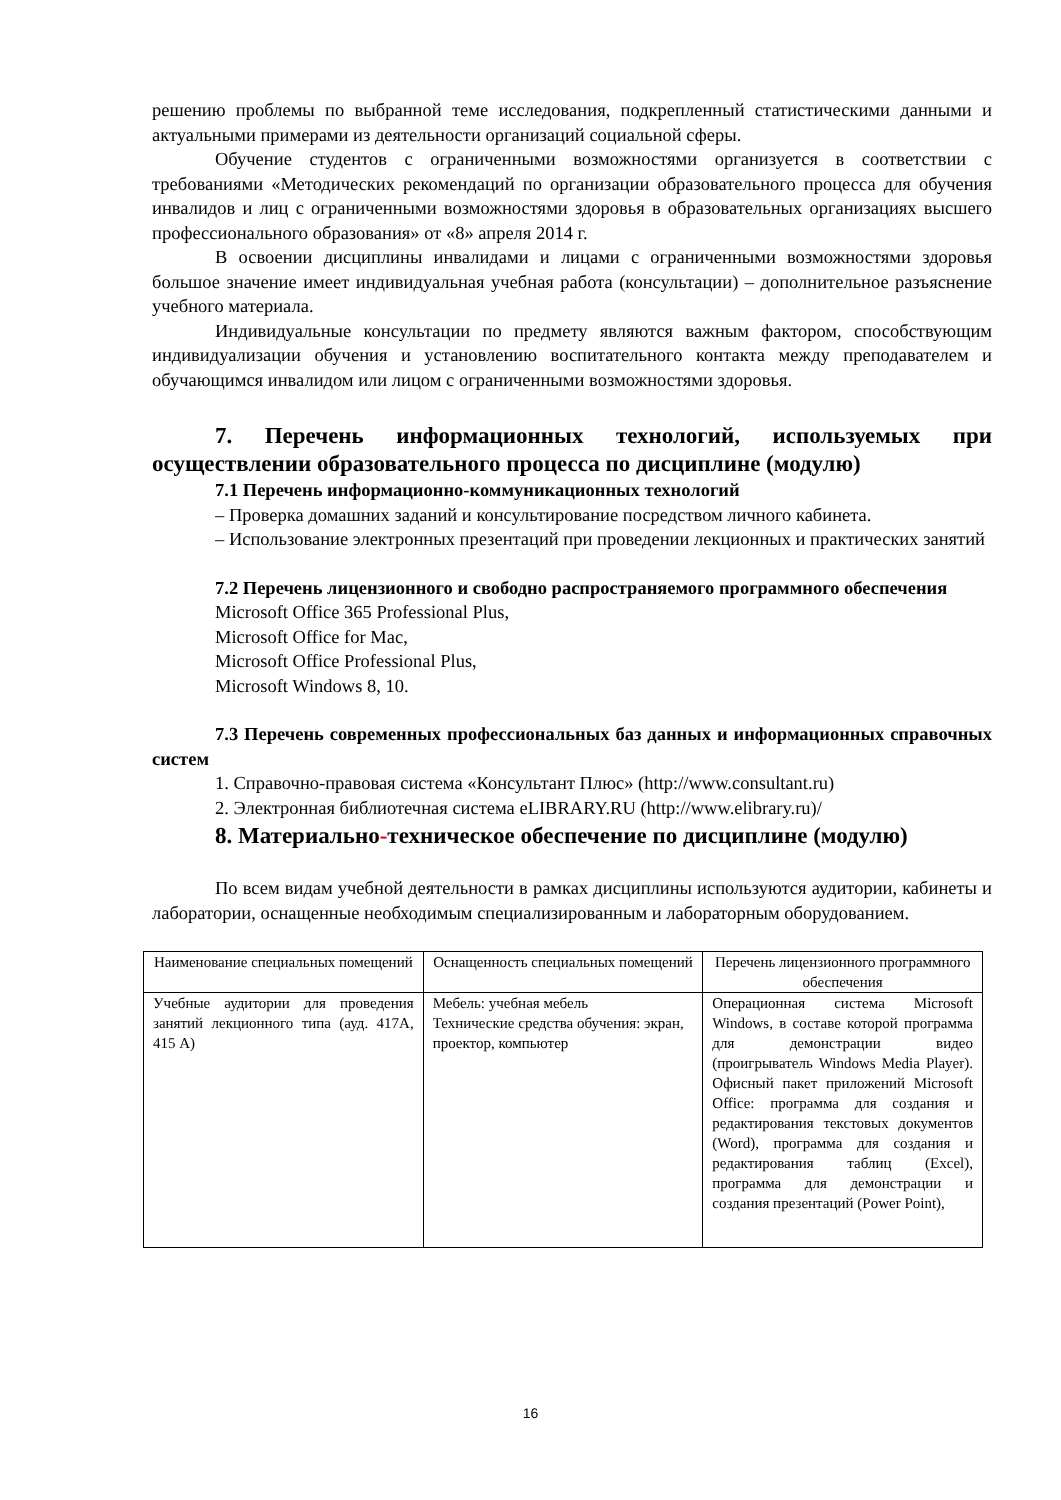решению проблемы по выбранной теме исследования, подкрепленный статистическими данными и актуальными примерами из деятельности организаций социальной сферы.
Обучение студентов с ограниченными возможностями организуется в соответствии с требованиями «Методических рекомендаций по организации образовательного процесса для обучения инвалидов и лиц с ограниченными возможностями здоровья в образовательных организациях высшего профессионального образования» от «8» апреля 2014 г.
В освоении дисциплины инвалидами и лицами с ограниченными возможностями здоровья большое значение имеет индивидуальная учебная работа (консультации) – дополнительное разъяснение учебного материала.
Индивидуальные консультации по предмету являются важным фактором, способствующим индивидуализации обучения и установлению воспитательного контакта между преподавателем и обучающимся инвалидом или лицом с ограниченными возможностями здоровья.
7. Перечень информационных технологий, используемых при осуществлении образовательного процесса по дисциплине (модулю)
7.1 Перечень информационно-коммуникационных технологий
– Проверка домашних заданий и консультирование посредством личного кабинета.
– Использование электронных презентаций при проведении лекционных и практических занятий
7.2 Перечень лицензионного и свободно распространяемого программного обеспечения
Microsoft Office 365 Professional Plus,
Microsoft Office for Mac,
Microsoft Office Professional Plus,
Microsoft Windows 8, 10.
7.3 Перечень современных профессиональных баз данных и информационных справочных систем
1. Справочно-правовая система «Консультант Плюс» (http://www.consultant.ru)
2. Электронная библиотечная система eLIBRARY.RU (http://www.elibrary.ru)/
8. Материально-техническое обеспечение по дисциплине (модулю)
По всем видам учебной деятельности в рамках дисциплины используются аудитории, кабинеты и лаборатории, оснащенные необходимым специализированным и лабораторным оборудованием.
| Наименование специальных помещений | Оснащенность специальных помещений | Перечень лицензионного программного обеспечения |
| --- | --- | --- |
| Учебные аудитории для проведения занятий лекционного типа (ауд. 417А, 415 А) | Мебель: учебная мебель Технические средства обучения: экран, проектор, компьютер | Операционная система Microsoft Windows, в составе которой программа для демонстрации видео (проигрыватель Windows Media Player). Офисный пакет приложений Microsoft Office: программа для создания и редактирования текстовых документов (Word), программа для создания и редактирования таблиц (Excel), программа для демонстрации и создания презентаций (Power Point), |
16